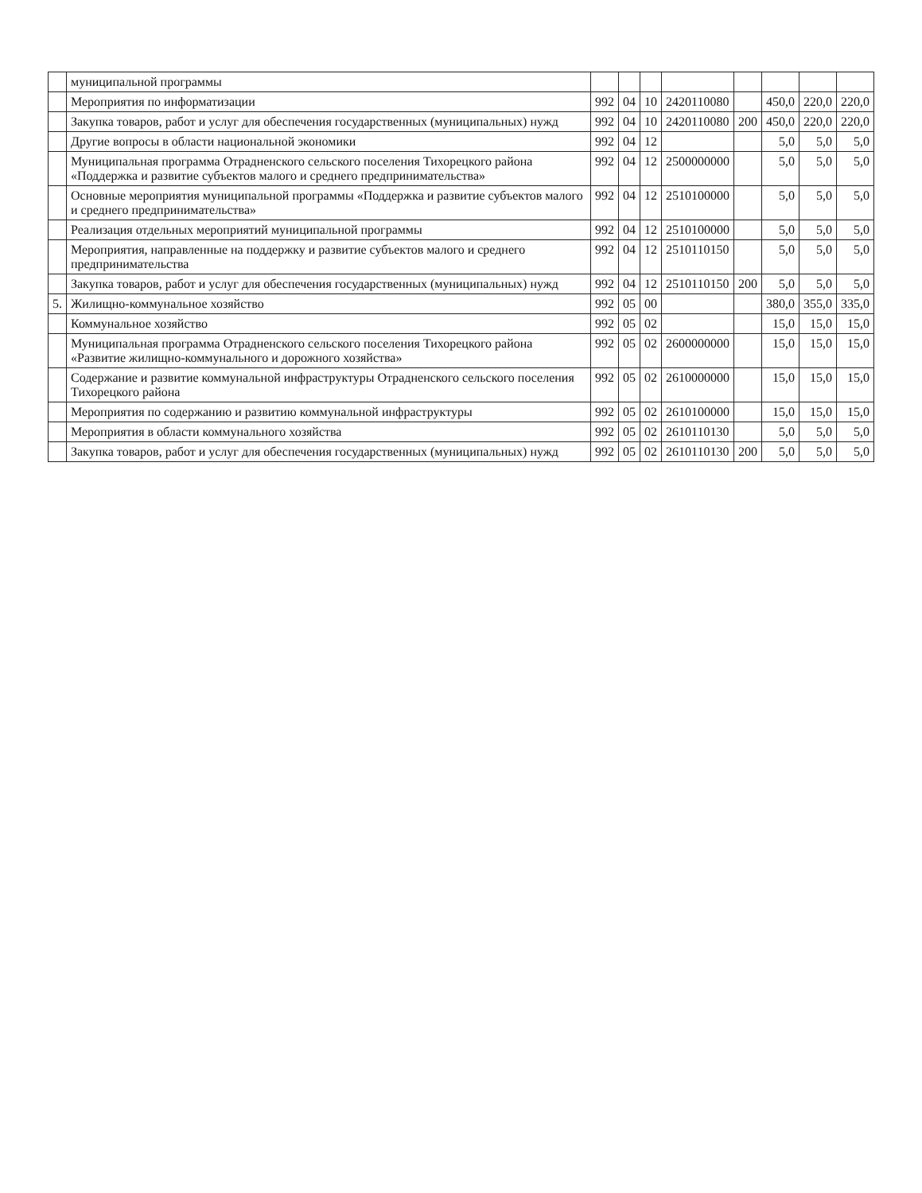| | муниципальной программы | | | | | | | | |
| | Мероприятия по информатизации | 992 | 04 | 10 | 2420110080 | | 450,0 | 220,0 | 220,0 |
| | Закупка товаров, работ и услуг для обеспечения государственных (муниципальных) нужд | 992 | 04 | 10 | 2420110080 | 200 | 450,0 | 220,0 | 220,0 |
| | Другие вопросы в области национальной экономики | 992 | 04 | 12 | | | 5,0 | 5,0 | 5,0 |
| | Муниципальная программа Отрадненского сельского поселения Тихорецкого района «Поддержка и развитие субъектов малого и среднего предпринимательства» | 992 | 04 | 12 | 2500000000 | | 5,0 | 5,0 | 5,0 |
| | Основные мероприятия муниципальной программы «Поддержка и развитие субъектов малого и среднего предпринимательства» | 992 | 04 | 12 | 2510100000 | | 5,0 | 5,0 | 5,0 |
| | Реализация отдельных мероприятий муниципальной программы | 992 | 04 | 12 | 2510100000 | | 5,0 | 5,0 | 5,0 |
| | Мероприятия, направленные на поддержку и развитие субъектов малого и среднего предпринимательства | 992 | 04 | 12 | 2510110150 | | 5,0 | 5,0 | 5,0 |
| | Закупка товаров, работ и услуг для обеспечения государственных (муниципальных) нужд | 992 | 04 | 12 | 2510110150 | 200 | 5,0 | 5,0 | 5,0 |
| 5. | Жилищно-коммунальное хозяйство | 992 | 05 | 00 | | | 380,0 | 355,0 | 335,0 |
| | Коммунальное хозяйство | 992 | 05 | 02 | | | 15,0 | 15,0 | 15,0 |
| | Муниципальная программа Отрадненского сельского поселения Тихорецкого района «Развитие жилищно-коммунального и дорожного хозяйства» | 992 | 05 | 02 | 2600000000 | | 15,0 | 15,0 | 15,0 |
| | Содержание и развитие коммунальной инфраструктуры Отрадненского сельского поселения Тихорецкого района | 992 | 05 | 02 | 2610000000 | | 15,0 | 15,0 | 15,0 |
| | Мероприятия по содержанию и развитию коммунальной инфраструктуры | 992 | 05 | 02 | 2610100000 | | 15,0 | 15,0 | 15,0 |
| | Мероприятия в области коммунального хозяйства | 992 | 05 | 02 | 2610110130 | | 5,0 | 5,0 | 5,0 |
| | Закупка товаров, работ и услуг для обеспечения государственных (муниципальных) нужд | 992 | 05 | 02 | 2610110130 | 200 | 5,0 | 5,0 | 5,0 |